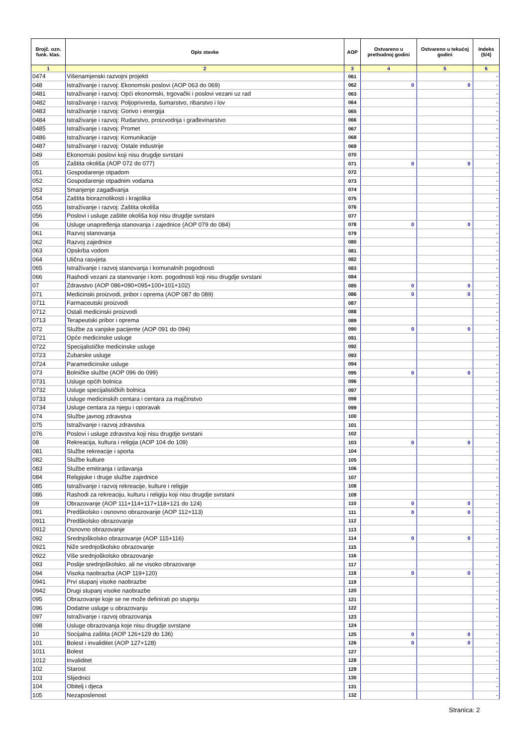| Brojč. ozn. funk. klas. | Opis stavke | AOP | Ostvareno u prethodnoj godini | Ostvareno u tekućoj godini | Indeks (5/4) |
| --- | --- | --- | --- | --- | --- |
| 1 | 2 | 3 | 4 | 5 | 6 |
| 0474 | Višenamjenski razvojni projekti | 061 | | | - |
| 048 | Istraživanje i razvoj: Ekonomski poslovi (AOP 063 do 069) | 062 | 0 | 0 | - |
| 0481 | Istraživanje i razvoj: Opći ekonomski, trgovački i poslovi vezani uz rad | 063 | | | - |
| 0482 | Istraživanje i razvoj: Poljoprivreda, šumarstvo, ribarstvo i lov | 064 | | | - |
| 0483 | Istraživanje i razvoj: Gorivo i energija | 065 | | | - |
| 0484 | Istraživanje i razvoj: Rudarstvo, proizvodnja i građevinarstvo | 066 | | | - |
| 0485 | Istraživanje i razvoj: Promet | 067 | | | - |
| 0486 | Istraživanje i razvoj: Komunikacije | 068 | | | - |
| 0487 | Istraživanje i razvoj: Ostale industrije | 069 | | | - |
| 049 | Ekonomski poslovi koji nisu drugdje svrstani | 070 | | | - |
| 05 | Zaštita okoliša (AOP 072 do 077) | 071 | 0 | 0 | - |
| 051 | Gospodarenje otpadom | 072 | | | - |
| 052 | Gospodarenje otpadnim vodama | 073 | | | - |
| 053 | Smanjenje zagađivanja | 074 | | | - |
| 054 | Zaštita bioraznolikosti i krajolika | 075 | | | - |
| 055 | Istraživanje i razvoj: Zaštita okoliša | 076 | | | - |
| 056 | Poslovi i usluge zaštite okoliša koji nisu drugdje svrstani | 077 | | | - |
| 06 | Usluge unapređenja stanovanja i zajednice (AOP 079 do 084) | 078 | 0 | 0 | - |
| 061 | Razvoj stanovanja | 079 | | | - |
| 062 | Razvoj zajednice | 080 | | | - |
| 063 | Opskrba vodom | 081 | | | - |
| 064 | Ulična rasvjeta | 082 | | | - |
| 065 | Istraživanje i razvoj stanovanja i komunalnih pogodnosti | 083 | | | - |
| 066 | Rashodi vezani za stanovanje i kom. pogodnosti koji nisu drugdje svrstani | 084 | | | - |
| 07 | Zdravstvo (AOP 086+090+095+100+101+102) | 085 | 0 | 0 | - |
| 071 | Medicinski proizvodi, pribor i oprema (AOP 087 do 089) | 086 | 0 | 0 | - |
| 0711 | Farmaceutski proizvodi | 087 | | | - |
| 0712 | Ostali medicinski proizvodi | 088 | | | - |
| 0713 | Terapeutski pribor i oprema | 089 | | | - |
| 072 | Službe za vanjske pacijente (AOP 091 do 094) | 090 | 0 | 0 | - |
| 0721 | Opće medicinske usluge | 091 | | | - |
| 0722 | Specijalističke medicinske usluge | 092 | | | - |
| 0723 | Zubarske usluge | 093 | | | - |
| 0724 | Paramedicinske usluge | 094 | | | - |
| 073 | Bolničke službe (AOP 096 do 099) | 095 | 0 | 0 | - |
| 0731 | Usluge općih bolnica | 096 | | | - |
| 0732 | Usluge specijalističkih bolnica | 097 | | | - |
| 0733 | Usluge medicinskih centara i centara za majčinstvo | 098 | | | - |
| 0734 | Usluge centara za njegu i oporavak | 099 | | | - |
| 074 | Službe javnog zdravstva | 100 | | | - |
| 075 | Istraživanje i razvoj zdravstva | 101 | | | - |
| 076 | Poslovi i usluge zdravstva koji nisu drugdje svrstani | 102 | | | - |
| 08 | Rekreacija, kultura i religija (AOP 104 do 109) | 103 | 0 | 0 | - |
| 081 | Službe rekreacije i sporta | 104 | | | - |
| 082 | Službe kulture | 105 | | | - |
| 083 | Službe emitiranja i izdavanja | 106 | | | - |
| 084 | Religijske i druge službe zajednice | 107 | | | - |
| 085 | Istraživanje i razvoj rekreacije, kulture i religije | 108 | | | - |
| 086 | Rashodi za rekreaciju, kulturu i religiju koji nisu drugdje svrstani | 109 | | | - |
| 09 | Obrazovanje (AOP 111+114+117+118+121 do 124) | 110 | 0 | 0 | - |
| 091 | Predškolsko i osnovno obrazovanje (AOP 112+113) | 111 | 0 | 0 | - |
| 0911 | Predškolsko obrazovanje | 112 | | | - |
| 0912 | Osnovno obrazovanje | 113 | | | - |
| 092 | Srednjoškolsko obrazovanje (AOP 115+116) | 114 | 0 | 0 | - |
| 0921 | Niže srednjoškolsko obrazovanje | 115 | | | - |
| 0922 | Više srednjoškolsko obrazovanje | 116 | | | - |
| 093 | Poslije srednjoškolsko, ali ne visoko obrazovanje | 117 | | | - |
| 094 | Visoka naobrazba (AOP 119+120) | 118 | 0 | 0 | - |
| 0941 | Prvi stupanj visoke naobrazbe | 119 | | | - |
| 0942 | Drugi stupanj visoke naobrazbe | 120 | | | - |
| 095 | Obrazovanje koje se ne može definirati po stupnju | 121 | | | - |
| 096 | Dodatne usluge u obrazovanju | 122 | | | - |
| 097 | Istraživanje i razvoj obrazovanja | 123 | | | - |
| 098 | Usluge obrazovanja koje nisu drugdje svrstane | 124 | | | - |
| 10 | Socijalna zaštita (AOP 126+129 do 136) | 125 | 0 | 0 | - |
| 101 | Bolest i invaliditet (AOP 127+128) | 126 | 0 | 0 | - |
| 1011 | Bolest | 127 | | | - |
| 1012 | Invaliditet | 128 | | | - |
| 102 | Starost | 129 | | | - |
| 103 | Slijednici | 130 | | | - |
| 104 | Obitelj i djeca | 131 | | | - |
| 105 | Nezaposlenost | 132 | | | - |
Stranica: 2